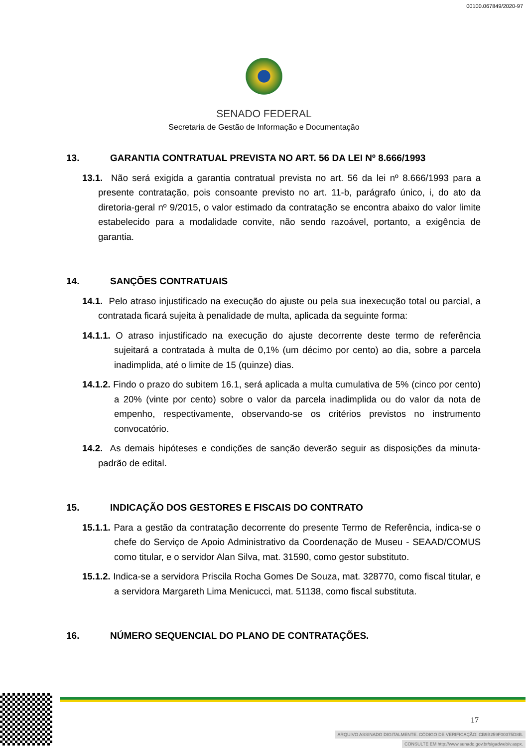00100.067849/2020-97
SENADO FEDERAL
Secretaria de Gestão de Informação e Documentação
13. GARANTIA CONTRATUAL PREVISTA NO ART. 56 DA LEI Nº 8.666/1993
13.1. Não será exigida a garantia contratual prevista no art. 56 da lei nº 8.666/1993 para a presente contratação, pois consoante previsto no art. 11-b, parágrafo único, i, do ato da diretoria-geral nº 9/2015, o valor estimado da contratação se encontra abaixo do valor limite estabelecido para a modalidade convite, não sendo razoável, portanto, a exigência de garantia.
14. SANÇÕES CONTRATUAIS
14.1. Pelo atraso injustificado na execução do ajuste ou pela sua inexecução total ou parcial, a contratada ficará sujeita à penalidade de multa, aplicada da seguinte forma:
14.1.1. O atraso injustificado na execução do ajuste decorrente deste termo de referência sujeitará a contratada à multa de 0,1% (um décimo por cento) ao dia, sobre a parcela inadimplida, até o limite de 15 (quinze) dias.
14.1.2. Findo o prazo do subitem 16.1, será aplicada a multa cumulativa de 5% (cinco por cento) a 20% (vinte por cento) sobre o valor da parcela inadimplida ou do valor da nota de empenho, respectivamente, observando-se os critérios previstos no instrumento convocatório.
14.2. As demais hipóteses e condições de sanção deverão seguir as disposições da minuta-padrão de edital.
15. INDICAÇÃO DOS GESTORES E FISCAIS DO CONTRATO
15.1.1. Para a gestão da contratação decorrente do presente Termo de Referência, indica-se o chefe do Serviço de Apoio Administrativo da Coordenação de Museu - SEAAD/COMUS como titular, e o servidor Alan Silva, mat. 31590, como gestor substituto.
15.1.2. Indica-se a servidora Priscila Rocha Gomes De Souza, mat. 328770, como fiscal titular, e a servidora Margareth Lima Menicucci, mat. 51138, como fiscal substituta.
16. NÚMERO SEQUENCIAL DO PLANO DE CONTRATAÇÕES.
17
ARQUIVO ASSINADO DIGITALMENTE. CÓDIGO DE VERIFICAÇÃO: CB9B259F00375D8B.
CONSULTE EM http://www.senado.gov.br/sigadweb/v.aspx.